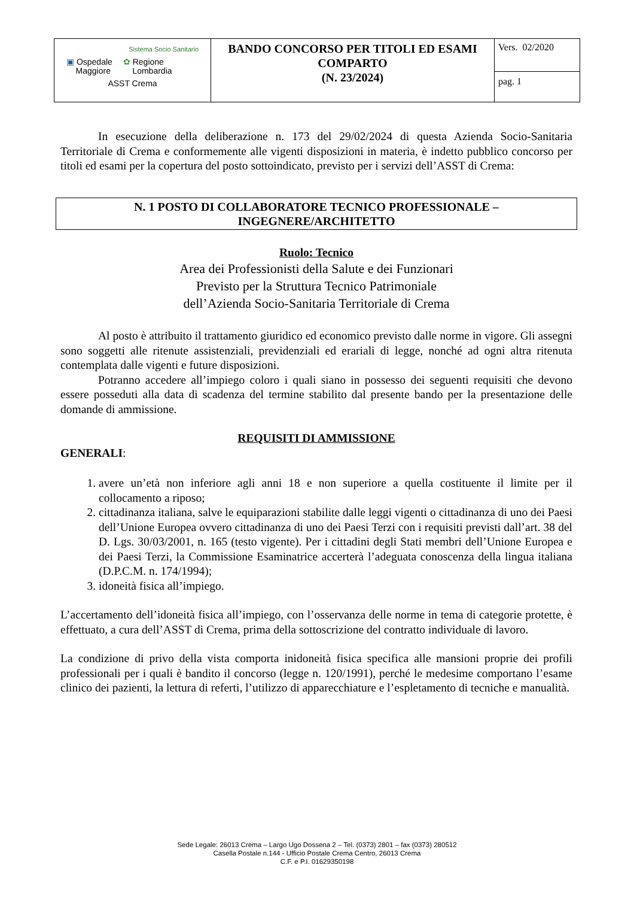| Sistema Socio Sanitario ▣ Ospedale Maggiore ✿ Regione Lombardia ASST Crema | BANDO CONCORSO PER TITOLI ED ESAMI COMPARTO (N. 23/2024) | Vers. 02/2020 |
| | | pag. 1 |
In esecuzione della deliberazione n. 173 del 29/02/2024 di questa Azienda Socio-Sanitaria Territoriale di Crema e conformemente alle vigenti disposizioni in materia, è indetto pubblico concorso per titoli ed esami per la copertura del posto sottoindicato, previsto per i servizi dell’ASST di Crema:
N. 1 POSTO DI COLLABORATORE TECNICO PROFESSIONALE –
INGEGNERE/ARCHITETTO
Ruolo: Tecnico
Area dei Professionisti della Salute e dei Funzionari
Previsto per la Struttura Tecnico Patrimoniale
dell’Azienda Socio-Sanitaria Territoriale di Crema
Al posto è attribuito il trattamento giuridico ed economico previsto dalle norme in vigore. Gli assegni sono soggetti alle ritenute assistenziali, previdenziali ed erariali di legge, nonché ad ogni altra ritenuta contemplata dalle vigenti e future disposizioni.
Potranno accedere all’impiego coloro i quali siano in possesso dei seguenti requisiti che devono essere posseduti alla data di scadenza del termine stabilito dal presente bando per la presentazione delle domande di ammissione.
REQUISITI DI AMMISSIONE
GENERALI:
1. avere un’età non inferiore agli anni 18 e non superiore a quella costituente il limite per il collocamento a riposo;
2. cittadinanza italiana, salve le equiparazioni stabilite dalle leggi vigenti o cittadinanza di uno dei Paesi dell’Unione Europea ovvero cittadinanza di uno dei Paesi Terzi con i requisiti previsti dall’art. 38 del D. Lgs. 30/03/2001, n. 165 (testo vigente). Per i cittadini degli Stati membri dell’Unione Europea e dei Paesi Terzi, la Commissione Esaminatrice accerterà l’adeguata conoscenza della lingua italiana (D.P.C.M. n. 174/1994);
3. idoneità fisica all’impiego.
L’accertamento dell’idoneità fisica all’impiego, con l’osservanza delle norme in tema di categorie protette, è effettuato, a cura dell’ASST di Crema, prima della sottoscrizione del contratto individuale di lavoro.
La condizione di privo della vista comporta inidoneità fisica specifica alle mansioni proprie dei profili professionali per i quali è bandito il concorso (legge n. 120/1991), perché le medesime comportano l’esame clinico dei pazienti, la lettura di referti, l’utilizzo di apparecchiature e l’espletamento di tecniche e manualità.
Sede Legale: 26013 Crema – Largo Ugo Dossena 2 – Tel. (0373) 2801 – fax (0373) 280512
Casella Postale n.144 - Ufficio Postale Crema Centro, 26013 Crema
C.F. e P.I. 01629350198